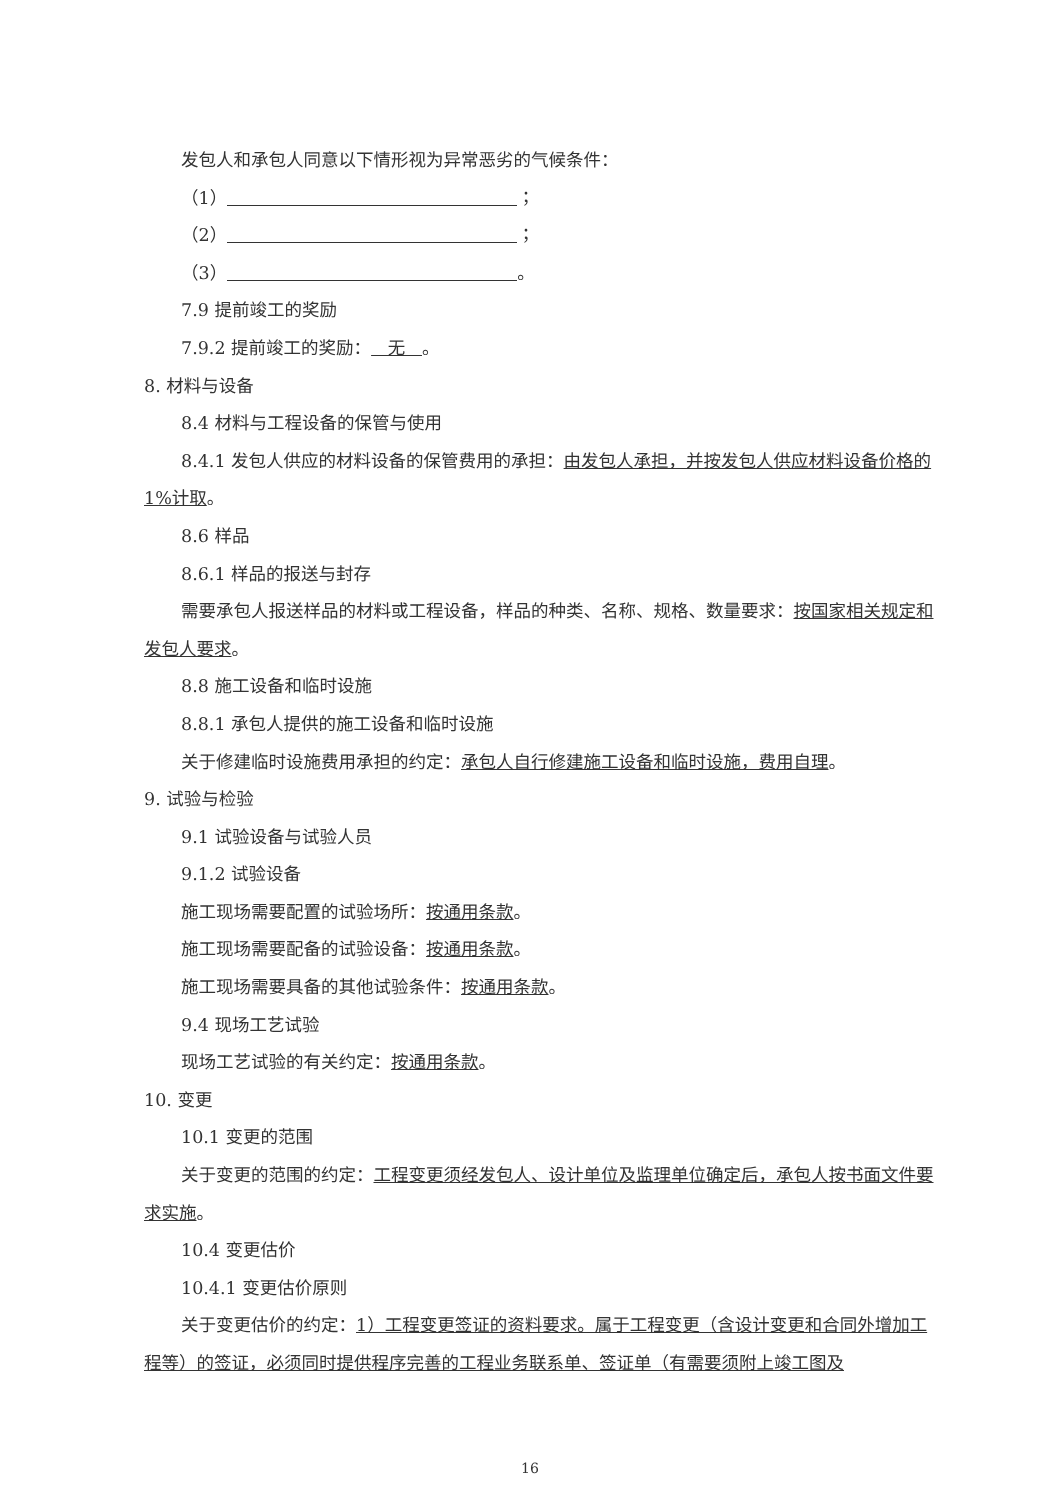发包人和承包人同意以下情形视为异常恶劣的气候条件：
（1） ；
（2） ；
（3） 。
7.9 提前竣工的奖励
7.9.2 提前竣工的奖励： 无 。
8. 材料与设备
8.4 材料与工程设备的保管与使用
8.4.1 发包人供应的材料设备的保管费用的承担：由发包人承担，并按发包人供应材料设备价格的 1%计取。
8.6 样品
8.6.1 样品的报送与封存
需要承包人报送样品的材料或工程设备，样品的种类、名称、规格、数量要求：按国家相关规定和发包人要求。
8.8 施工设备和临时设施
8.8.1 承包人提供的施工设备和临时设施
关于修建临时设施费用承担的约定：承包人自行修建施工设备和临时设施，费用自理。
9. 试验与检验
9.1 试验设备与试验人员
9.1.2 试验设备
施工现场需要配置的试验场所：按通用条款。
施工现场需要配备的试验设备：按通用条款。
施工现场需要具备的其他试验条件：按通用条款。
9.4 现场工艺试验
现场工艺试验的有关约定：按通用条款。
10. 变更
10.1 变更的范围
关于变更的范围的约定：工程变更须经发包人、设计单位及监理单位确定后，承包人按书面文件要求实施。
10.4 变更估价
10.4.1 变更估价原则
关于变更估价的约定：1）工程变更签证的资料要求。属于工程变更（含设计变更和合同外增加工程等）的签证，必须同时提供程序完善的工程业务联系单、签证单（有需要须附上竣工图及
16